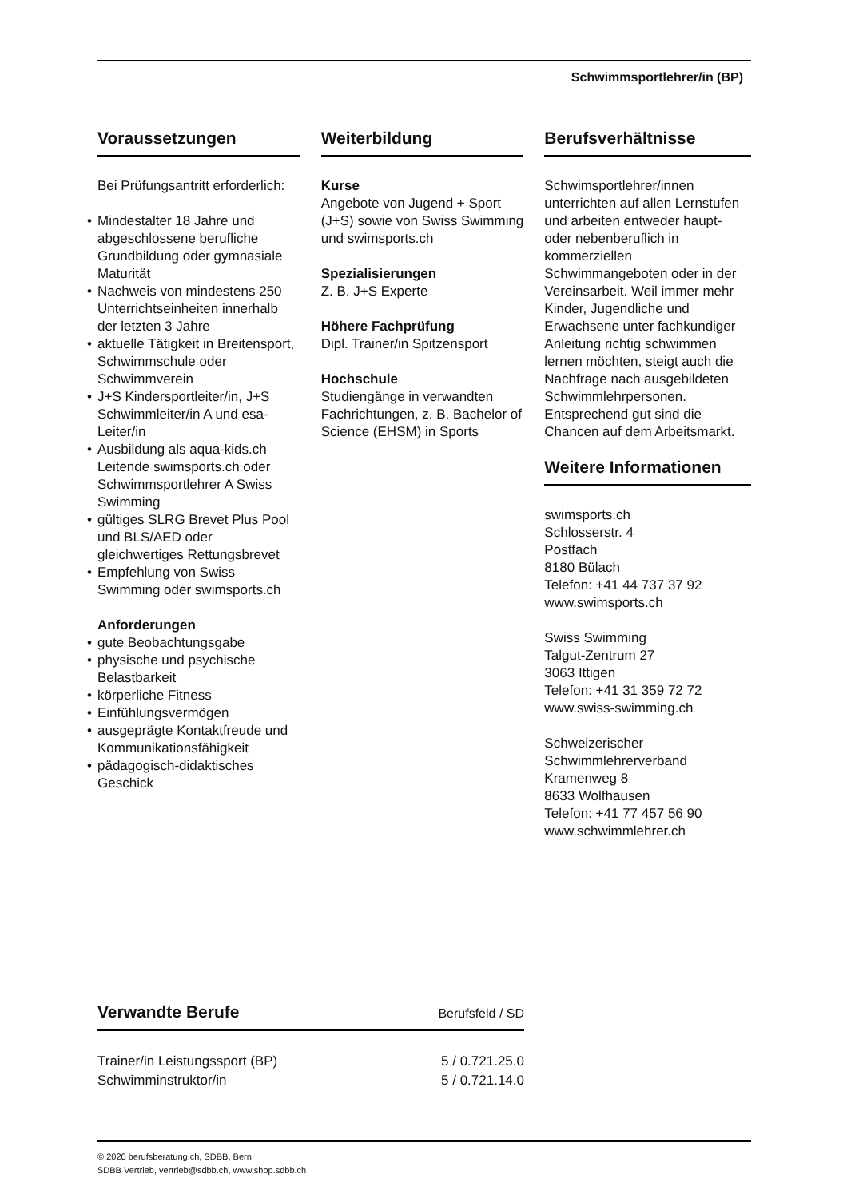Schwimmsportlehrer/in (BP)
Voraussetzungen
Bei Prüfungsantritt erforderlich:
• Mindestalter 18 Jahre und abgeschlossene berufliche Grundbildung oder gymnasiale Maturität
• Nachweis von mindestens 250 Unterrichtseinheiten innerhalb der letzten 3 Jahre
• aktuelle Tätigkeit in Breitensport, Schwimmschule oder Schwimmverein
• J+S Kindersportleiter/in, J+S Schwimmleiter/in A und esa-Leiter/in
• Ausbildung als aqua-kids.ch Leitende swimsports.ch oder Schwimmsportlehrer A Swiss Swimming
• gültiges SLRG Brevet Plus Pool und BLS/AED oder gleichwertiges Rettungsbrevet
• Empfehlung von Swiss Swimming oder swimsports.ch
Anforderungen
• gute Beobachtungsgabe
• physische und psychische Belastbarkeit
• körperliche Fitness
• Einfühlungsvermögen
• ausgeprägte Kontaktfreude und Kommunikationsfähigkeit
• pädagogisch-didaktisches Geschick
Weiterbildung
Kurse
Angebote von Jugend + Sport (J+S) sowie von Swiss Swimming und swimsports.ch
Spezialisierungen
Z. B. J+S Experte
Höhere Fachprüfung
Dipl. Trainer/in Spitzensport
Hochschule
Studiengänge in verwandten Fachrichtungen, z. B. Bachelor of Science (EHSM) in Sports
Berufsverhältnisse
Schwimsportlehrer/innen unterrichten auf allen Lernstufen und arbeiten entweder haupt- oder nebenberuflich in kommerziellen Schwimmangeboten oder in der Vereinsarbeit. Weil immer mehr Kinder, Jugendliche und Erwachsene unter fachkundiger Anleitung richtig schwimmen lernen möchten, steigt auch die Nachfrage nach ausgebildeten Schwimmlehrpersonen. Entsprechend gut sind die Chancen auf dem Arbeitsmarkt.
Weitere Informationen
swimsports.ch
Schlosserstr. 4
Postfach
8180 Bülach
Telefon: +41 44 737 37 92
www.swimsports.ch
Swiss Swimming
Talgut-Zentrum 27
3063 Ittigen
Telefon: +41 31 359 72 72
www.swiss-swimming.ch
Schweizerischer Schwimmlehrerverband
Kramenweg 8
8633 Wolfhausen
Telefon: +41 77 457 56 90
www.schwimmlehrer.ch
Verwandte Berufe Berufsfeld / SD
| Trainer/in Leistungssport (BP) | 5 / 0.721.25.0 |
| Schwimminstruktor/in | 5 / 0.721.14.0 |
© 2020 berufsberatung.ch, SDBB, Bern
SDBB Vertrieb, vertrieb@sdbb.ch, www.shop.sdbb.ch